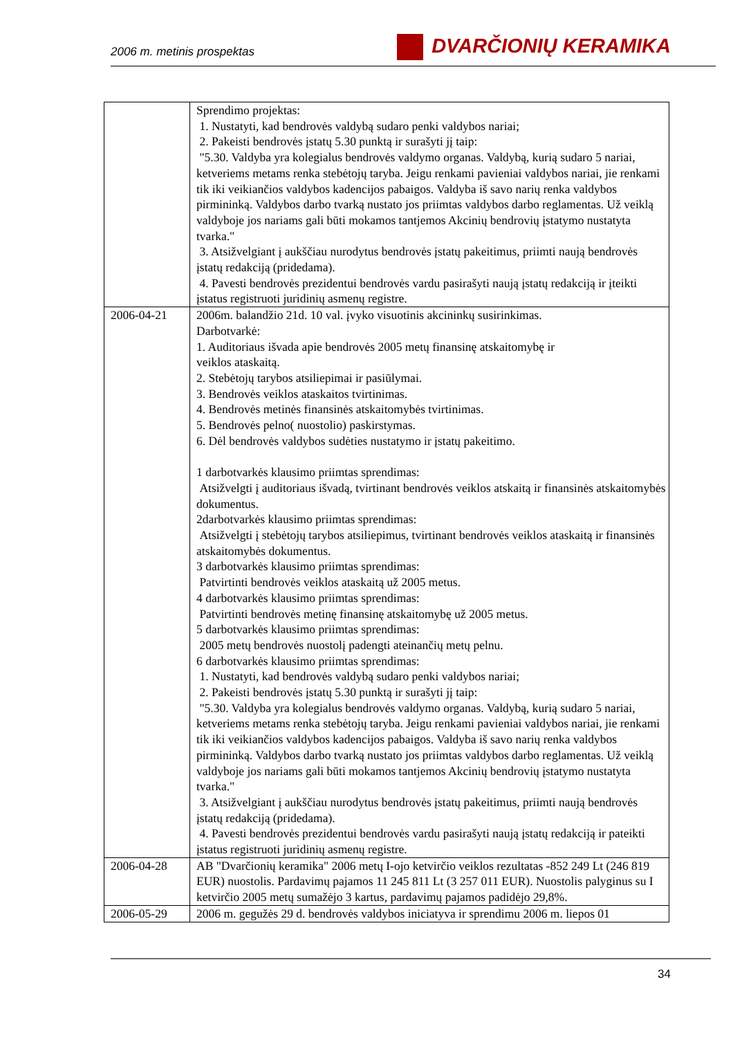2006 m. metinis prospektas DVARČIONIŲ KERAMIKA
| | Sprendimo projektas: 1. Nustatyti, kad bendrovės valdybą sudaro penki valdybos nariai; 2. Pakeisti bendrovės įstatų 5.30 punktą ir surašyti jį taip: "5.30. Valdyba yra kolegialus bendrovės valdymo organas. Valdybą, kurią sudaro 5 nariai, ketveriems metams renka stebėtojų taryba. Jeigu renkami pavieniai valdybos nariai, jie renkami tik iki veikiančios valdybos kadencijos pabaigos. Valdyba iš savo narių renka valdybos pirmininką. Valdybos darbo tvarką nustato jos priimtas valdybos darbo reglamentas. Už veiklą valdyboje jos nariams gali būti mokamos tantjemos Akcinių bendrovių įstatymo nustatyta tvarka." 3. Atsižvelgiant į aukščiau nurodytus bendrovės įstatų pakeitimus, priimti naują bendrovės įstatų redakciją (pridedama). 4. Pavesti bendrovės prezidentui bendrovės vardu pasirašyti naują įstatų redakciją ir įteikti įstatus registruoti juridinių asmenų registre. |
| 2006-04-21 | 2006m. balandžio 21d. 10 val. įvyko visuotinis akcininkų susirinkimas. Darbotvarkė: 1. Auditoriaus išvada apie bendrovės 2005 metų finansinę atskaitomybę ir veiklos ataskaitą. 2. Stebėtojų tarybos atsiliepimai ir pasiūlymai. 3. Bendrovės veiklos ataskaitos tvirtinimas. 4. Bendrovės metinės finansinės atskaitomybės tvirtinimas. 5. Bendrovės pelno( nuostolio) paskirstymas. 6. Dėl bendrovės valdybos sudėties nustatymo ir įstatų pakeitimo. 1 darbotvarkės klausimo priimtas sprendimas: Atsižvelgti į auditoriaus išvadą, tvirtinant bendrovės veiklos atskaitą ir finansinės atskaitomybės dokumentus. 2darbotvarkės klausimo priimtas sprendimas: Atsižvelgti į stebėtojų tarybos atsiliepimus, tvirtinant bendrovės veiklos ataskaitą ir finansinės atskaitomybės dokumentus. 3 darbotvarkės klausimo priimtas sprendimas: Patvirtinti bendrovės veiklos ataskaitą už 2005 metus. 4 darbotvarkės klausimo priimtas sprendimas: Patvirtinti bendrovės metinę finansinę atskaitomybę už 2005 metus. 5 darbotvarkės klausimo priimtas sprendimas: 2005 metų bendrovės nuostolį padengti ateinančių metų pelnu. 6 darbotvarkės klausimo priimtas sprendimas: 1. Nustatyti, kad bendrovės valdybą sudaro penki valdybos nariai; 2. Pakeisti bendrovės įstatų 5.30 punktą ir surašyti jį taip: "5.30. Valdyba yra kolegialus bendrovės valdymo organas. Valdybą, kurią sudaro 5 nariai, ketveriems metams renka stebėtojų taryba. Jeigu renkami pavieniai valdybos nariai, jie renkami tik iki veikiančios valdybos kadencijos pabaigos. Valdyba iš savo narių renka valdybos pirmininką. Valdybos darbo tvarką nustato jos priimtas valdybos darbo reglamentas. Už veiklą valdyboje jos nariams gali būti mokamos tantjemos Akcinių bendrovių įstatymo nustatyta tvarka." 3. Atsižvelgiant į aukščiau nurodytus bendrovės įstatų pakeitimus, priimti naują bendrovės įstatų redakciją (pridedama). 4. Pavesti bendrovės prezidentui bendrovės vardu pasirašyti naują įstatų redakciją ir pateikti įstatus registruoti juridinių asmenų registre. |
| 2006-04-28 | AB "Dvarčionių keramika" 2006 metų I-ojo ketvirčio veiklos rezultatas -852 249 Lt (246 819 EUR) nuostolis. Pardavimų pajamos 11 245 811 Lt (3 257 011 EUR). Nuostolis palyginus su I ketvirčio 2005 metų sumažėjo 3 kartus, pardavimų pajamos padidėjo 29,8%. |
| 2006-05-29 | 2006 m. gegužės 29 d. bendrovės valdybos iniciatyva ir sprendimu 2006 m. liepos 01 |
34